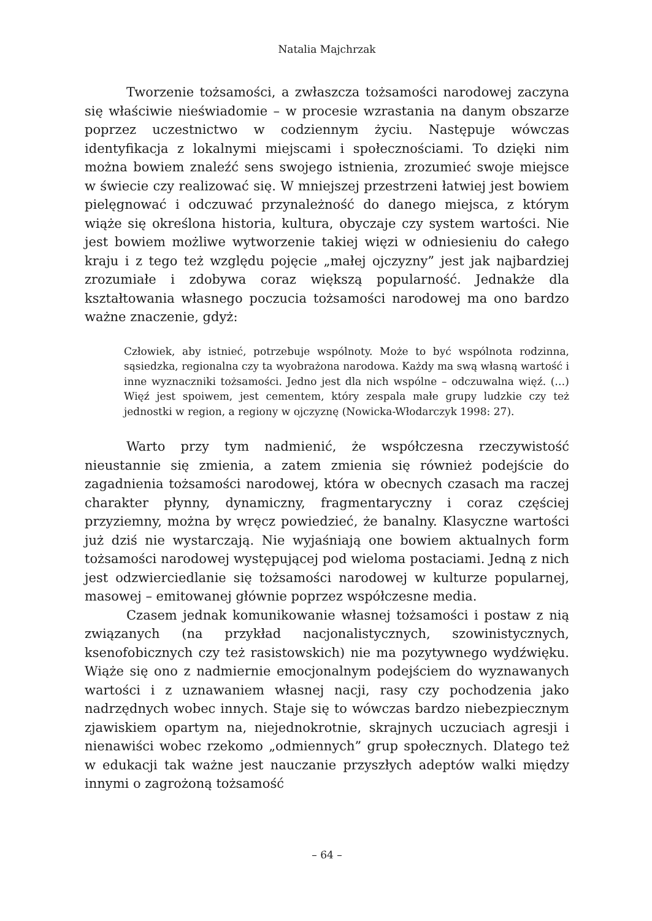Natalia Majchrzak
Tworzenie tożsamości, a zwłaszcza tożsamości narodowej zaczyna się właściwie nieświadomie – w procesie wzrastania na danym obszarze poprzez uczestnictwo w codziennym życiu. Następuje wówczas identyfikacja z lokalnymi miejscami i społecznościami. To dzięki nim można bowiem znaleźć sens swojego istnienia, zrozumieć swoje miejsce w świecie czy realizować się. W mniejszej przestrzeni łatwiej jest bowiem pielęgnować i odczuwać przynależność do danego miejsca, z którym wiąże się określona historia, kultura, obyczaje czy system wartości. Nie jest bowiem możliwe wytworzenie takiej więzi w odniesieniu do całego kraju i z tego też względu pojęcie „małej ojczyzny” jest jak najbardziej zrozumiałe i zdobywa coraz większą popularność. Jednakże dla kształtowania własnego poczucia tożsamości narodowej ma ono bardzo ważne znaczenie, gdyż:
Człowiek, aby istnieć, potrzebuje wspólnoty. Może to być wspólnota rodzinna, sąsiedzka, regionalna czy ta wyobrażona narodowa. Każdy ma swą własną wartość i inne wyznaczniki tożsamości. Jedno jest dla nich wspólne – odczuwalna więź. (…) Więź jest spoiwem, jest cementem, który zespala małe grupy ludzkie czy też jednostki w region, a regiony w ojczyznę (Nowicka-Włodarczyk 1998: 27).
Warto przy tym nadmienić, że współczesna rzeczywistość nieustannie się zmienia, a zatem zmienia się również podejście do zagadnienia tożsamości narodowej, która w obecnych czasach ma raczej charakter płynny, dynamiczny, fragmentaryczny i coraz częściej przyziemny, można by wręcz powiedzieć, że banalny. Klasyczne wartości już dziś nie wystarczają. Nie wyjaśniają one bowiem aktualnych form tożsamości narodowej występującej pod wieloma postaciami. Jedną z nich jest odzwierciedlanie się tożsamości narodowej w kulturze popularnej, masowej – emitowanej głównie poprzez współczesne media.
Czasem jednak komunikowanie własnej tożsamości i postaw z nią związanych (na przykład nacjonalistycznych, szowinistycznych, ksenofobicznych czy też rasistowskich) nie ma pozytywnego wydźwięku. Wiąże się ono z nadmiernie emocjonalnym podejściem do wyznawanych wartości i z uznawaniem własnej nacji, rasy czy pochodzenia jako nadrzędnych wobec innych. Staje się to wówczas bardzo niebezpiecznym zjawiskiem opartym na, niejednokrotnie, skrajnych uczuciach agresji i nienawiści wobec rzekomo „odmiennych” grup społecznych. Dlatego też w edukacji tak ważne jest nauczanie przyszłych adeptów walki między innymi o zagrożoną tożsamość
– 64 –